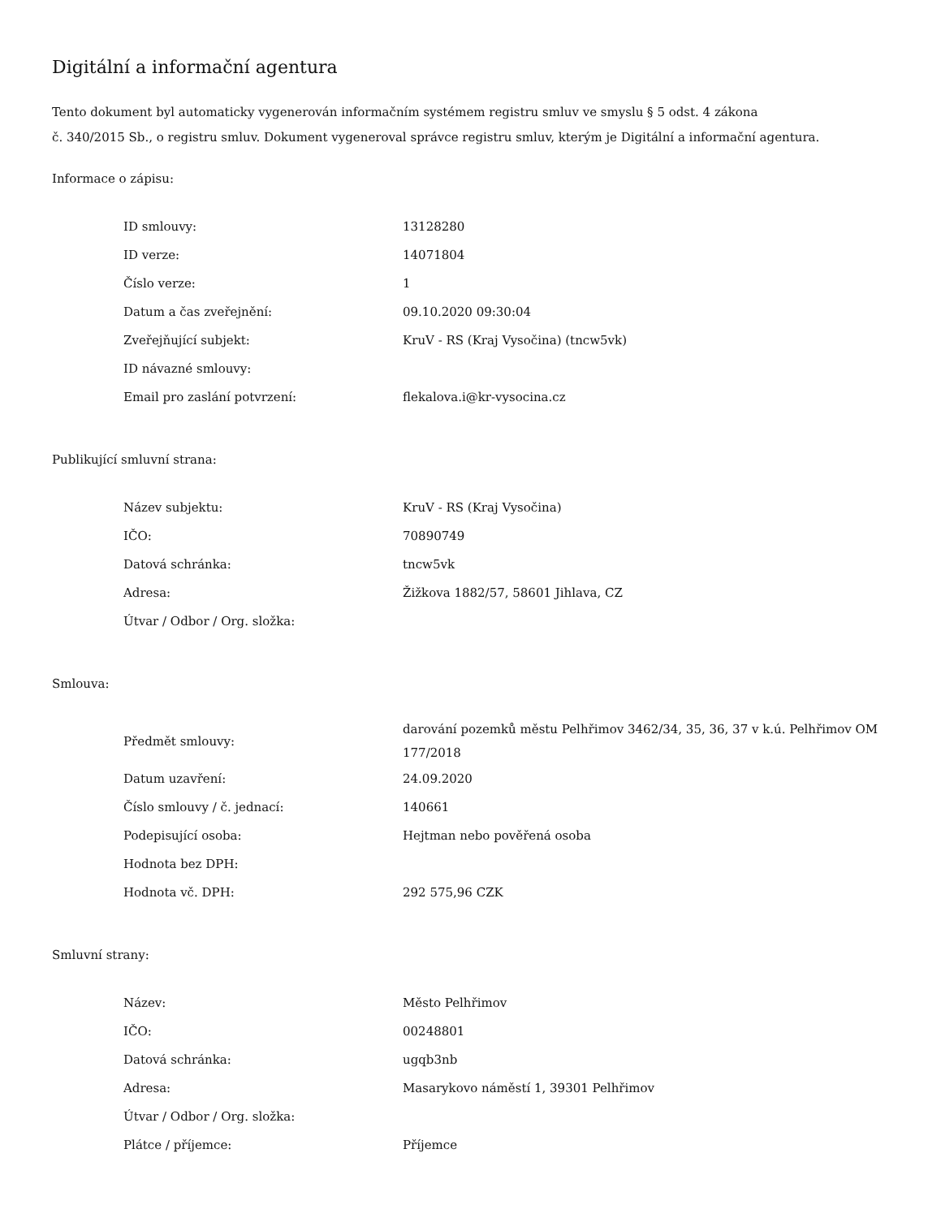Digitální a informační agentura
Tento dokument byl automaticky vygenerován informačním systémem registru smluv ve smyslu § 5 odst. 4 zákona
č. 340/2015 Sb., o registru smluv. Dokument vygeneroval správce registru smluv, kterým je Digitální a informační agentura.
Informace o zápisu:
| ID smlouvy: | 13128280 |
| ID verze: | 14071804 |
| Číslo verze: | 1 |
| Datum a čas zveřejnění: | 09.10.2020 09:30:04 |
| Zveřejňující subjekt: | KruV - RS (Kraj Vysočina) (tncw5vk) |
| ID návazné smlouvy: | |
| Email pro zaslání potvrzení: | flekalova.i@kr-vysocina.cz |
Publikující smluvní strana:
| Název subjektu: | KruV - RS (Kraj Vysočina) |
| IČO: | 70890749 |
| Datová schránka: | tncw5vk |
| Adresa: | Žižkova 1882/57, 58601 Jihlava, CZ |
| Útvar / Odbor / Org. složka: | |
Smlouva:
| Předmět smlouvy: | darování pozemků městu Pelhřimov 3462/34, 35, 36, 37 v k.ú. Pelhřimov OM 177/2018 |
| Datum uzavření: | 24.09.2020 |
| Číslo smlouvy / č. jednací: | 140661 |
| Podepisující osoba: | Hejtman nebo pověřená osoba |
| Hodnota bez DPH: | |
| Hodnota vč. DPH: | 292 575,96 CZK |
Smluvní strany:
| Název: | Město Pelhřimov |
| IČO: | 00248801 |
| Datová schránka: | ugqb3nb |
| Adresa: | Masarykovo náměstí 1, 39301 Pelhřimov |
| Útvar / Odbor / Org. složka: | |
| Plátce / příjemce: | Příjemce |